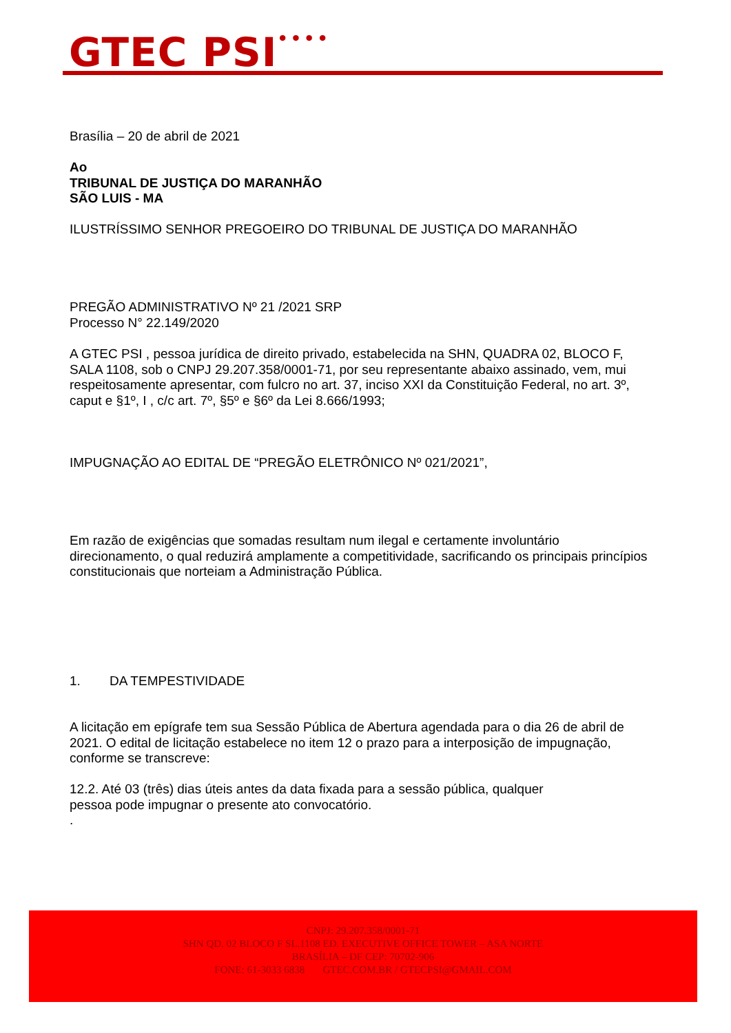GTEC PSI<sup>••••</sup>
Brasília – 20 de abril de 2021
Ao
TRIBUNAL DE JUSTIÇA DO MARANHÃO
SÃO LUIS - MA
ILUSTRÍSSIMO SENHOR PREGOEIRO DO TRIBUNAL DE JUSTIÇA DO MARANHÃO
PREGÃO ADMINISTRATIVO Nº 21 /2021 SRP
Processo N° 22.149/2020
A GTEC PSI , pessoa jurídica de direito privado, estabelecida na SHN, QUADRA 02, BLOCO F, SALA 1108, sob o CNPJ 29.207.358/0001-71, por seu representante abaixo assinado, vem, mui respeitosamente apresentar, com fulcro no art. 37, inciso XXI da Constituição Federal, no art. 3º, caput e §1º, I , c/c art. 7º, §5º e §6º da Lei 8.666/1993;
IMPUGNAÇÃO AO EDITAL DE “PREGÃO ELETRÔNICO Nº 021/2021”,
Em razão de exigências que somadas resultam num ilegal e certamente involuntário direcionamento, o qual reduzirá amplamente a competitividade, sacrificando os principais princípios constitucionais que norteiam a Administração Pública.
1. DA TEMPESTIVIDADE
A licitação em epígrafe tem sua Sessão Pública de Abertura agendada para o dia 26 de abril de 2021. O edital de licitação estabelece no item 12 o prazo para a interposição de impugnação, conforme se transcreve:
12.2. Até 03 (três) dias úteis antes da data fixada para a sessão pública, qualquer
pessoa pode impugnar o presente ato convocatório.
.
CNPJ: 29.207.358/0001-71
SHN QD. 02 BLOCO F SL.1108 ED. EXECUTIVE OFFICE TOWER – ASA NORTE
BRASÍLIA – DF CEP: 70702-906
FONE: 61-3033 6838 GTEC.COM.BR / GTECPSI@GMAIL.COM